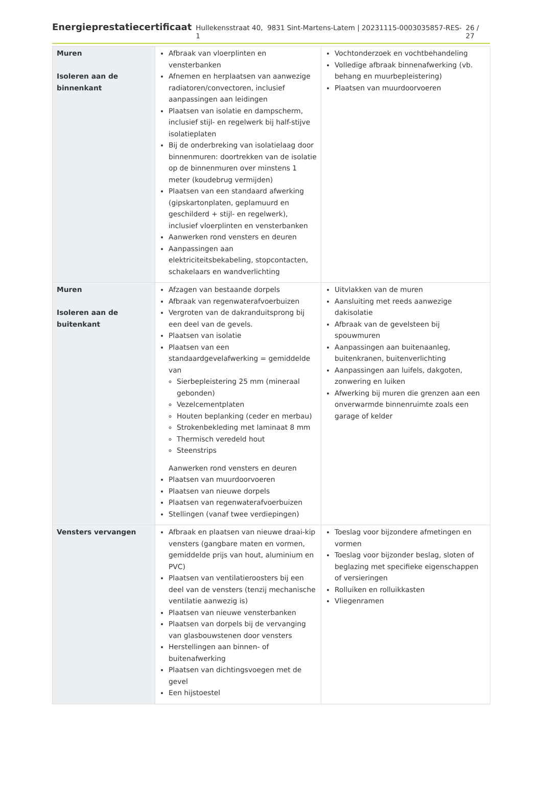Energieprestatiecertificaat Hullekensstraat 40, 9831 Sint-Martens-Latem | 20231115-0003035857-RES-1 26 / 27
| Muren Isoleren aan de binnenkant | Afbraak van vloerplinten en vensterbanken Afnemen en herplaatsen van aanwezige radiatoren/convectoren, inclusief aanpassingen aan leidingen Plaatsen van isolatie en dampscherm, inclusief stijl- en regelwerk bij half-stijve isolatieplaten Bij de onderbreking van isolatielaag door binnenmuren: doortrekken van de isolatie op de binnenmuren over minstens 1 meter (koudebrug vermijden) Plaatsen van een standaard afwerking (gipskartonplaten, geplamuurd en geschilderd + stijl- en regelwerk), inclusief vloerplinten en vensterbanken Aanwerken rond vensters en deuren Aanpassingen aan elektriciteitsbekabeling, stopcontacten, schakelaars en wandverlichting | Vochtonderzoek en vochtbehandeling Volledige afbraak binnenafwerking (vb. behang en muurbepleistering) Plaatsen van muurdoorvoeren |
| Muren Isoleren aan de buitenkant | Afzagen van bestaande dorpels Afbraak van regenwaterafvoerbuizen Vergroten van de dakranduitsprong bij een deel van de gevels. Plaatsen van isolatie Plaatsen van een standaardgevelafwerking = gemiddelde van Sierbepleistering 25 mm (mineraal gebonden) Vezelcementplaten Houten beplanking (ceder en merbau) Strokenbekleding met laminaat 8 mm Thermisch veredeld hout Steenstrips Aanwerken rond vensters en deuren Plaatsen van muurdoorvoeren Plaatsen van nieuwe dorpels Plaatsen van regenwaterafvoerbuizen Stellingen (vanaf twee verdiepingen) | Uitvlakken van de muren Aansluiting met reeds aanwezige dakisolatie Afbraak van de gevelsteen bij spouwmuren Aanpassingen aan buitenaanleg, buitenkranen, buitenverlichting Aanpassingen aan luifels, dakgoten, zonwering en luiken Afwerking bij muren die grenzen aan een onverwarmde binnenruimte zoals een garage of kelder |
| Vensters vervangen | Afbraak en plaatsen van nieuwe draai-kip vensters (gangbare maten en vormen, gemiddelde prijs van hout, aluminium en PVC) Plaatsen van ventilatieroosters bij een deel van de vensters (tenzij mechanische ventilatie aanwezig is) Plaatsen van nieuwe vensterbanken Plaatsen van dorpels bij de vervanging van glasbouwstenen door vensters Herstellingen aan binnen- of buitenafwerking Plaatsen van dichtingsvoegen met de gevel Een hijstoestel | Toeslag voor bijzondere afmetingen en vormen Toeslag voor bijzonder beslag, sloten of beglazing met specifieke eigenschappen of versieringen Rolluiken en rolluikkasten Vliegenramen |